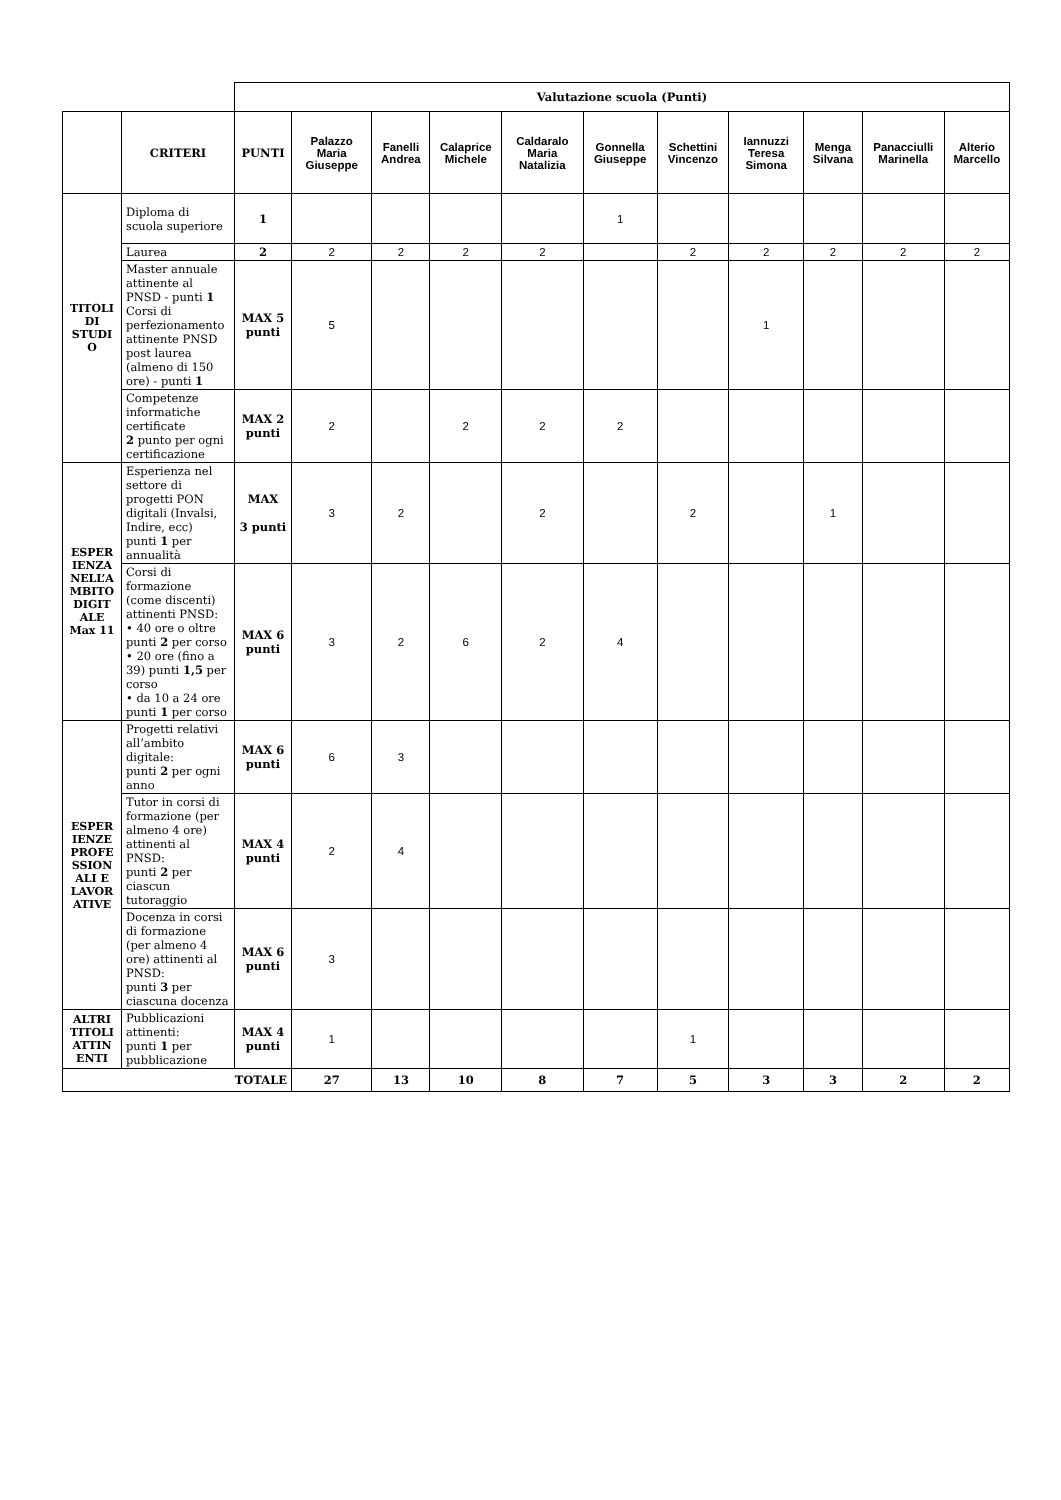| | | Valutazione scuola (Punti) | | | | | | | | | | |
| | CRITERI | PUNTI | Palazzo Maria Giuseppe | Fanelli Andrea | Calaprice Michele | Caldaralo Maria Natalizia | Gonnella Giuseppe | Schettini Vincenzo | Iannuzzi Teresa Simona | Menga Silvana | Panacciulli Marinella | Alterio Marcello |
| TITOLI DI STUDI O | Diploma di scuola superiore | 1 | | | | | 1 | | | | | |
| | Laurea | 2 | 2 | 2 | 2 | 2 | | 2 | 2 | 2 | 2 | 2 |
| | Master annuale attinente al PNSD - punti 1 Corsi di perfezionamento attinente PNSD post laurea (almeno di 150 ore) - punti 1 | MAX 5 punti | 5 | | | | | | 1 | | | |
| | Competenze informatiche certificate 2 punto per ogni certificazione | MAX 2 punti | 2 | | 2 | 2 | 2 | | | | | |
| ESPER IENZA NELL’A MBITO DIGIT ALE Max 11 | Esperienza nel settore di progetti PON digitali (Invalsi, Indire, ecc) punti 1 per annualità | MAX 3 punti | 3 | 2 | | 2 | | 2 | | 1 | | |
| | Corsi di formazione (come discenti) attinenti PNSD: • 40 ore o oltre punti 2 per corso • 20 ore (fino a 39) punti 1,5 per corso • da 10 a 24 ore punti 1 per corso | MAX 6 punti | 3 | 2 | 6 | 2 | 4 | | | | | |
| ESPER IENZE PROFE SSION ALI E LAVOR ATIVE | Progetti relativi all’ambito digitale: punti 2 per ogni anno | MAX 6 punti | 6 | 3 | | | | | | | | |
| | Tutor in corsi di formazione (per almeno 4 ore) attinenti al PNSD: punti 2 per ciascun tutoraggio | MAX 4 punti | 2 | 4 | | | | | | | | |
| | Docenza in corsi di formazione (per almeno 4 ore) attinenti al PNSD: punti 3 per ciascuna docenza | MAX 6 punti | 3 | | | | | | | | | |
| ALTRI TITOLI ATTIN ENTI | Pubblicazioni attinenti: punti 1 per pubblicazione | MAX 4 punti | 1 | | | | | 1 | | | | |
| TOTALE | | | 27 | 13 | 10 | 8 | 7 | 5 | 3 | 3 | 2 | 2 |